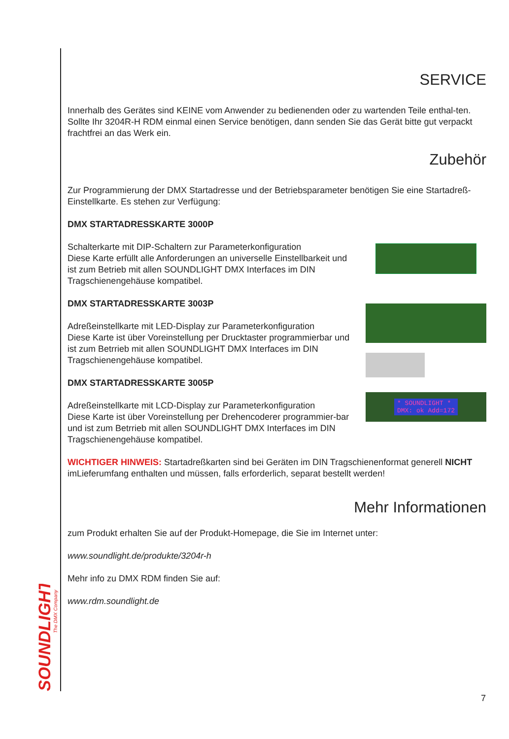SOUNDLIGHT
The DMX Company
SERVICE
Innerhalb des Gerätes sind KEINE vom Anwender zu bedienenden oder zu wartenden Teile enthal-ten. Sollte Ihr 3204R-H RDM einmal einen Service benötigen, dann senden Sie das Gerät bitte gut verpackt frachtfrei an das Werk ein.
Zubehör
Zur Programmierung der DMX Startadresse und der Betriebsparameter benötigen Sie eine Startadreß-Einstellkarte. Es stehen zur Verfügung:
DMX STARTADRESSKARTE 3000P
Schalterkarte mit DIP-Schaltern zur Parameterkonfiguration
Diese Karte erfüllt alle Anforderungen an universelle Einstellbarkeit und ist zum Betrieb mit allen SOUNDLIGHT DMX Interfaces im DIN Tragschienengehäuse kompatibel.
DMX STARTADRESSKARTE 3003P
Adreßeinstellkarte mit LED-Display zur Parameterkonfiguration
Diese Karte ist über Voreinstellung per Drucktaster programmierbar und ist zum Betrrieb mit allen SOUNDLIGHT DMX Interfaces im DIN Tragschienengehäuse kompatibel.
DMX STARTADRESSKARTE 3005P
Adreßeinstellkarte mit LCD-Display zur Parameterkonfiguration
Diese Karte ist über Voreinstellung per Drehencoderer programmier-bar und ist zum Betrrieb mit allen SOUNDLIGHT DMX Interfaces im DIN Tragschienengehäuse kompatibel.
* SOUNDLIGHT *
DMX: ok Add=172
WICHTIGER HINWEIS: Startadreßkarten sind bei Geräten im DIN Tragschienenformat generell NICHT imLieferumfang enthalten und müssen, falls erforderlich, separat bestellt werden!
Mehr Informationen
zum Produkt erhalten Sie auf der Produkt-Homepage, die Sie im Internet unter:
www.soundlight.de/produkte/3204r-h
Mehr info zu DMX RDM finden Sie auf:
www.rdm.soundlight.de
7